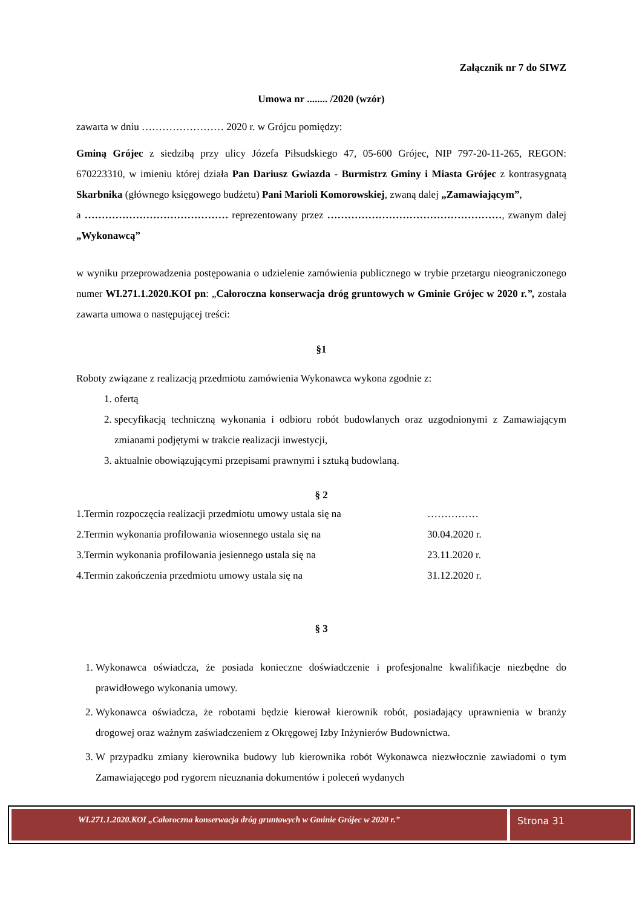Załącznik nr 7 do SIWZ
Umowa nr ........ /2020 (wzór)
zawarta w dniu …………………… 2020 r. w Grójcu pomiędzy:
Gminą Grójec z siedzibą przy ulicy Józefa Piłsudskiego 47, 05-600 Grójec, NIP 797-20-11-265, REGON: 670223310, w imieniu której działa Pan Dariusz Gwiazda - Burmistrz Gminy i Miasta Grójec z kontrasygnatą Skarbnika (głównego księgowego budżetu) Pani Marioli Komorowskiej, zwaną dalej „Zamawiającym”,
a …………………………………… reprezentowany przez ……………………………………………, zwanym dalej „Wykonawcą”
w wyniku przeprowadzenia postępowania o udzielenie zamówienia publicznego w trybie przetargu nieograniczonego numer WI.271.1.2020.KOI pn: „Całoroczna konserwacja dróg gruntowych w Gminie Grójec w 2020 r.”, została zawarta umowa o następującej treści:
§1
Roboty związane z realizacją przedmiotu zamówienia Wykonawca wykona zgodnie z:
1. ofertą
2. specyfikacją techniczną wykonania i odbioru robót budowlanych oraz uzgodnionymi z Zamawiającym zmianami podjętymi w trakcie realizacji inwestycji,
3. aktualnie obowiązującymi przepisami prawnymi i sztuką budowlaną.
§ 2
1.Termin rozpoczęcia realizacji przedmiotu umowy ustala się na ……………
2.Termin wykonania profilowania wiosennego ustala się na 30.04.2020 r.
3.Termin wykonania profilowania jesiennego ustala się na 23.11.2020 r.
4.Termin zakończenia przedmiotu umowy ustala się na 31.12.2020 r.
§ 3
1. Wykonawca oświadcza, że posiada konieczne doświadczenie i profesjonalne kwalifikacje niezbędne do prawidłowego wykonania umowy.
2. Wykonawca oświadcza, że robotami będzie kierował kierownik robót, posiadający uprawnienia w branży drogowej oraz ważnym zaświadczeniem z Okręgowej Izby Inżynierów Budownictwa.
3. W przypadku zmiany kierownika budowy lub kierownika robót Wykonawca niezwłocznie zawiadomi o tym Zamawiającego pod rygorem nieuznania dokumentów i poleceń wydanych
WI.271.1.2020.KOI „Całoroczna konserwacja dróg gruntowych w Gminie Grójec w 2020 r.”
Strona 31